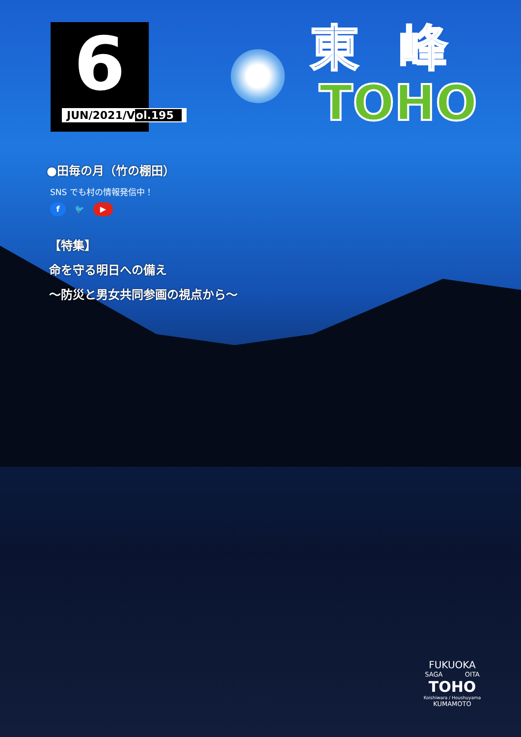6
JUN/2021/Vol.195
東峰
TOHO
●田毎の月（竹の棚田）
SNS でも村の情報発信中！
f 🐦 ▶
【特集】
命を守る明日への備え
～防災と男女共同参画の視点から～
FUKUOKA
SAGA OITA
TOHO
Koishiwara / Houshuyama
KUMAMOTO